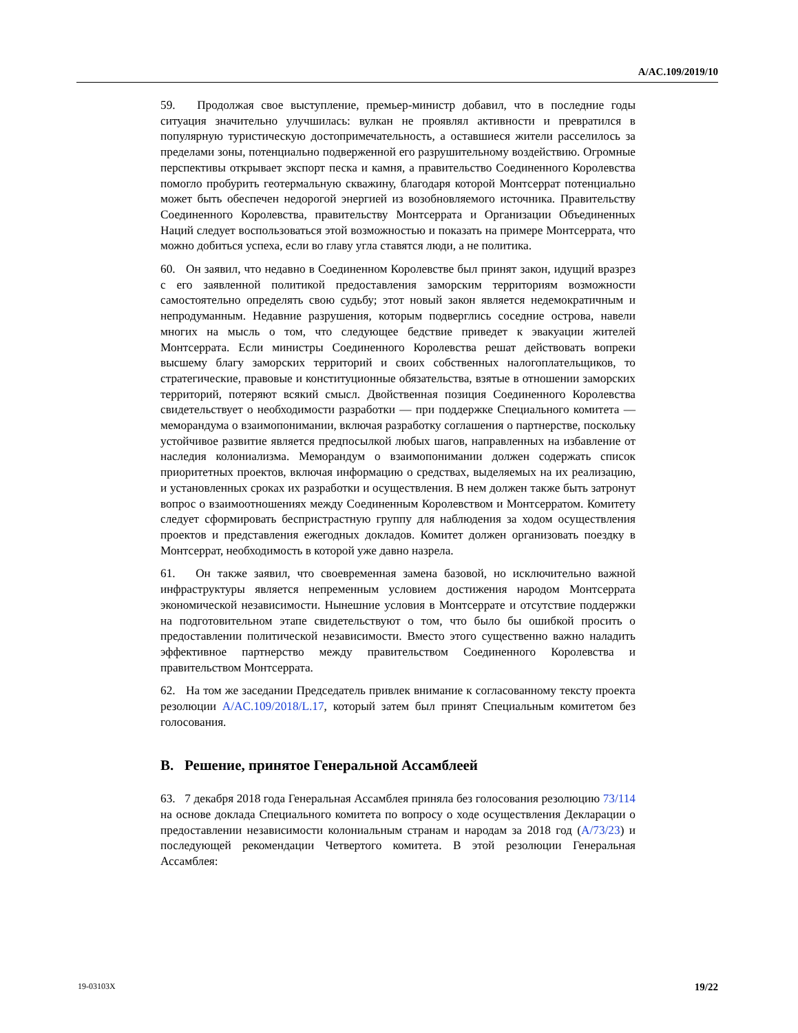A/AC.109/2019/10
59. Продолжая свое выступление, премьер-министр добавил, что в последние годы ситуация значительно улучшилась: вулкан не проявлял активности и превратился в популярную туристическую достопримечательность, а оставшиеся жители расселилось за пределами зоны, потенциально подверженной его разрушительному воздействию. Огромные перспективы открывает экспорт песка и камня, а правительство Соединенного Королевства помогло пробурить геотермальную скважину, благодаря которой Монтсеррат потенциально может быть обеспечен недорогой энергией из возобновляемого источника. Правительству Соединенного Королевства, правительству Монтсеррата и Организации Объединенных Наций следует воспользоваться этой возможностью и показать на примере Монтсеррата, что можно добиться успеха, если во главу угла ставятся люди, а не политика.
60. Он заявил, что недавно в Соединенном Королевстве был принят закон, идущий вразрез с его заявленной политикой предоставления заморским территориям возможности самостоятельно определять свою судьбу; этот новый закон является недемократичным и непродуманным. Недавние разрушения, которым подверглись соседние острова, навели многих на мысль о том, что следующее бедствие приведет к эвакуации жителей Монтсеррата. Если министры Соединенного Королевства решат действовать вопреки высшему благу заморских территорий и своих собственных налогоплательщиков, то стратегические, правовые и конституционные обязательства, взятые в отношении заморских территорий, потеряют всякий смысл. Двойственная позиция Соединенного Королевства свидетельствует о необходимости разработки — при поддержке Специального комитета — меморандума о взаимопонимании, включая разработку соглашения о партнерстве, поскольку устойчивое развитие является предпосылкой любых шагов, направленных на избавление от наследия колониализма. Меморандум о взаимопонимании должен содержать список приоритетных проектов, включая информацию о средствах, выделяемых на их реализацию, и установленных сроках их разработки и осуществления. В нем должен также быть затронут вопрос о взаимоотношениях между Соединенным Королевством и Монтсерратом. Комитету следует сформировать беспристрастную группу для наблюдения за ходом осуществления проектов и представления ежегодных докладов. Комитет должен организовать поездку в Монтсеррат, необходимость в которой уже давно назрела.
61. Он также заявил, что своевременная замена базовой, но исключительно важной инфраструктуры является непременным условием достижения народом Монтсеррата экономической независимости. Нынешние условия в Монтсеррате и отсутствие поддержки на подготовительном этапе свидетельствуют о том, что было бы ошибкой просить о предоставлении политической независимости. Вместо этого существенно важно наладить эффективное партнерство между правительством Соединенного Королевства и правительством Монтсеррата.
62. На том же заседании Председатель привлек внимание к согласованному тексту проекта резолюции A/AC.109/2018/L.17, который затем был принят Специальным комитетом без голосования.
B. Решение, принятое Генеральной Ассамблеей
63. 7 декабря 2018 года Генеральная Ассамблея приняла без голосования резолюцию 73/114 на основе доклада Специального комитета по вопросу о ходе осуществления Декларации о предоставлении независимости колониальным странам и народам за 2018 год (A/73/23) и последующей рекомендации Четвертого комитета. В этой резолюции Генеральная Ассамблея:
19-03103X 19/22